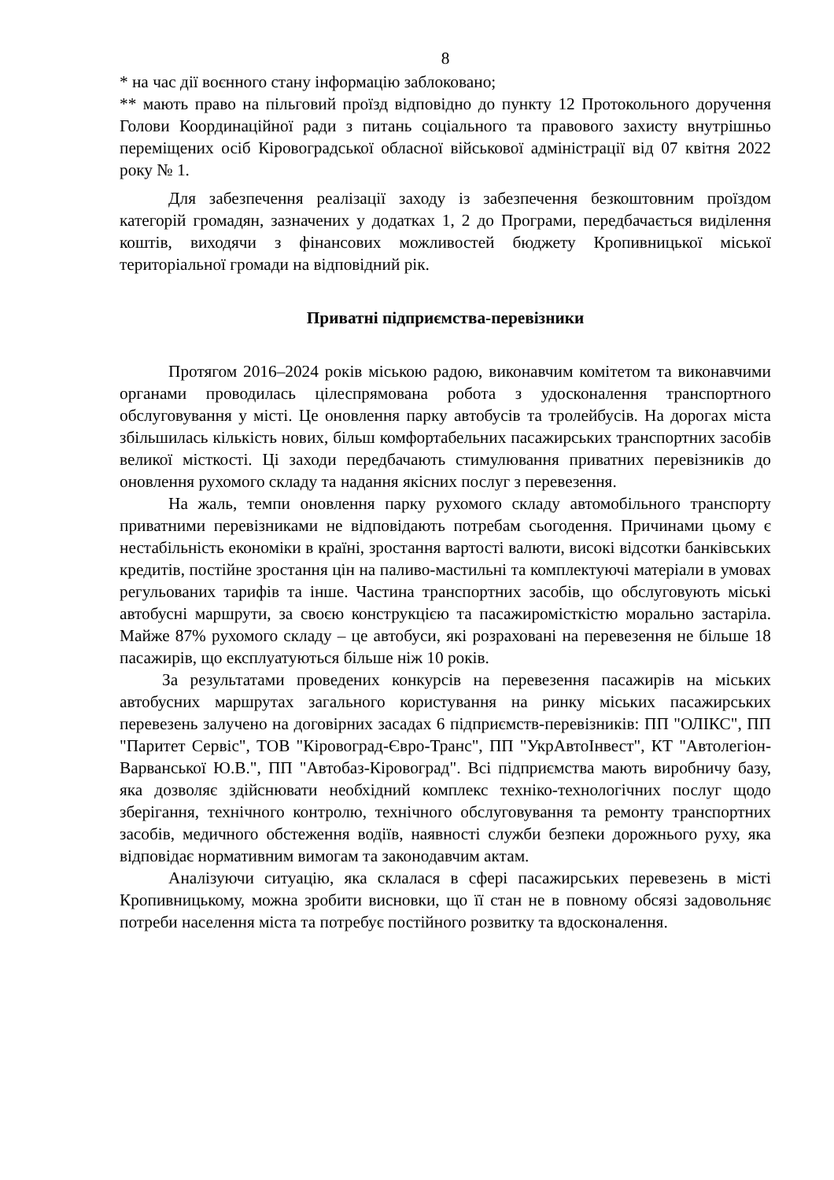8
* на час дії воєнного стану інформацію заблоковано;
** мають право на пільговий проїзд відповідно до пункту 12 Протокольного доручення Голови Координаційної ради з питань соціального та правового захисту внутрішньо переміщених осіб Кіровоградської обласної військової адміністрації від 07 квітня 2022 року № 1.
Для забезпечення реалізації заходу із забезпечення безкоштовним проїздом категорій громадян, зазначених у додатках 1, 2 до Програми, передбачається виділення коштів, виходячи з фінансових можливостей бюджету Кропивницької міської територіальної громади на відповідний рік.
Приватні підприємства-перевізники
Протягом 2016–2024 років міською радою, виконавчим комітетом та виконавчими органами проводилась цілеспрямована робота з удосконалення транспортного обслуговування у місті. Це оновлення парку автобусів та тролейбусів. На дорогах міста збільшилась кількість нових, більш комфортабельних пасажирських транспортних засобів великої місткості. Ці заходи передбачають стимулювання приватних перевізників до оновлення рухомого складу та надання якісних послуг з перевезення.
На жаль, темпи оновлення парку рухомого складу автомобільного транспорту приватними перевізниками не відповідають потребам сьогодення. Причинами цьому є нестабільність економіки в країні, зростання вартості валюти, високі відсотки банківських кредитів, постійне зростання цін на паливо-мастильні та комплектуючі матеріали в умовах регульованих тарифів та інше. Частина транспортних засобів, що обслуговують міські автобусні маршрути, за своєю конструкцією та пасажиромісткістю морально застаріла. Майже 87% рухомого складу – це автобуси, які розраховані на перевезення не більше 18 пасажирів, що експлуатуються більше ніж 10 років.
За результатами проведених конкурсів на перевезення пасажирів на міських автобусних маршрутах загального користування на ринку міських пасажирських перевезень залучено на договірних засадах 6 підприємств-перевізників: ПП "ОЛІКС", ПП "Паритет Сервіс", ТОВ "Кіровоград-Євро-Транс", ПП "УкрАвтоІнвест", КТ "Автолегіон-Варванської Ю.В.", ПП "Автобаз-Кіровоград". Всі підприємства мають виробничу базу, яка дозволяє здійснювати необхідний комплекс техніко-технологічних послуг щодо зберігання, технічного контролю, технічного обслуговування та ремонту транспортних засобів, медичного обстеження водіїв, наявності служби безпеки дорожнього руху, яка відповідає нормативним вимогам та законодавчим актам.
Аналізуючи ситуацію, яка склалася в сфері пасажирських перевезень в місті Кропивницькому, можна зробити висновки, що її стан не в повному обсязі задовольняє потреби населення міста та потребує постійного розвитку та вдосконалення.